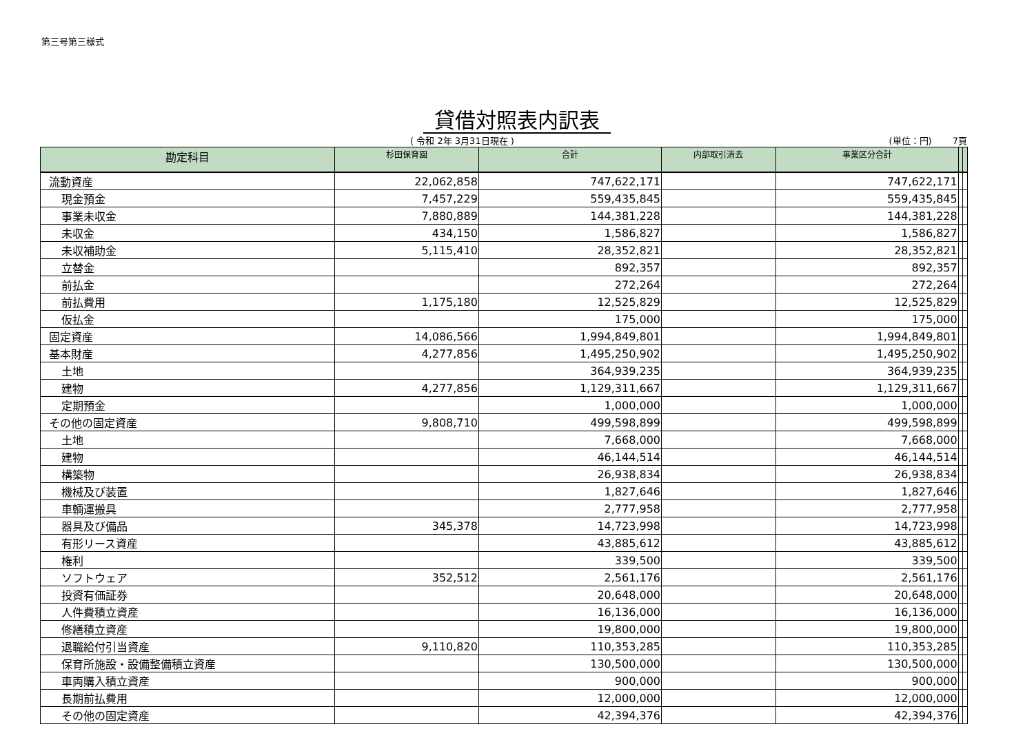第三号第三様式
貸借対照表内訳表
( 令和 2年 3月31日現在 ) (単位：円)　　 7頁
| 勘定科目 | 杉田保育園 | 合計 | 内部取引消去 | 事業区分合計 | | |
| --- | --- | --- | --- | --- | --- | --- |
| 流動資産 | 22,062,858 | 747,622,171 | | 747,622,171 | | |
| 現金預金 | 7,457,229 | 559,435,845 | | 559,435,845 | | |
| 事業未収金 | 7,880,889 | 144,381,228 | | 144,381,228 | | |
| 未収金 | 434,150 | 1,586,827 | | 1,586,827 | | |
| 未収補助金 | 5,115,410 | 28,352,821 | | 28,352,821 | | |
| 立替金 | | 892,357 | | 892,357 | | |
| 前払金 | | 272,264 | | 272,264 | | |
| 前払費用 | 1,175,180 | 12,525,829 | | 12,525,829 | | |
| 仮払金 | | 175,000 | | 175,000 | | |
| 固定資産 | 14,086,566 | 1,994,849,801 | | 1,994,849,801 | | |
| 基本財産 | 4,277,856 | 1,495,250,902 | | 1,495,250,902 | | |
| 土地 | | 364,939,235 | | 364,939,235 | | |
| 建物 | 4,277,856 | 1,129,311,667 | | 1,129,311,667 | | |
| 定期預金 | | 1,000,000 | | 1,000,000 | | |
| その他の固定資産 | 9,808,710 | 499,598,899 | | 499,598,899 | | |
| 土地 | | 7,668,000 | | 7,668,000 | | |
| 建物 | | 46,144,514 | | 46,144,514 | | |
| 構築物 | | 26,938,834 | | 26,938,834 | | |
| 機械及び装置 | | 1,827,646 | | 1,827,646 | | |
| 車輌運搬具 | | 2,777,958 | | 2,777,958 | | |
| 器具及び備品 | 345,378 | 14,723,998 | | 14,723,998 | | |
| 有形リース資産 | | 43,885,612 | | 43,885,612 | | |
| 権利 | | 339,500 | | 339,500 | | |
| ソフトウェア | 352,512 | 2,561,176 | | 2,561,176 | | |
| 投資有価証券 | | 20,648,000 | | 20,648,000 | | |
| 人件費積立資産 | | 16,136,000 | | 16,136,000 | | |
| 修繕積立資産 | | 19,800,000 | | 19,800,000 | | |
| 退職給付引当資産 | 9,110,820 | 110,353,285 | | 110,353,285 | | |
| 保育所施設・設備整備積立資産 | | 130,500,000 | | 130,500,000 | | |
| 車両購入積立資産 | | 900,000 | | 900,000 | | |
| 長期前払費用 | | 12,000,000 | | 12,000,000 | | |
| その他の固定資産 | | 42,394,376 | | 42,394,376 | | |